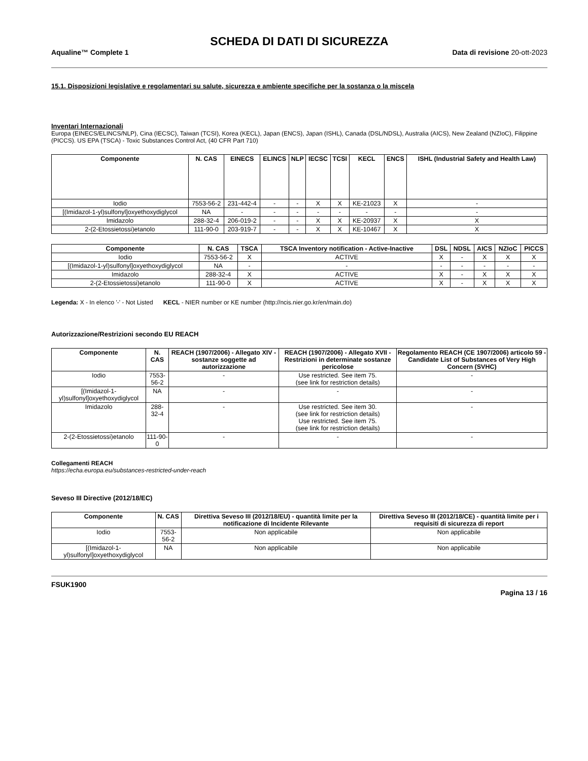SCHEDA DI DATI DI SICUREZZA
Aqualine™ Complete 1 Data di revisione 20-ott-2023
15.1. Disposizioni legislative e regolamentari su salute, sicurezza e ambiente specifiche per la sostanza o la miscela
Inventari Internazionali
Europa (EINECS/ELINCS/NLP), Cina (IECSC), Taiwan (TCSI), Korea (KECL), Japan (ENCS), Japan (ISHL), Canada (DSL/NDSL), Australia (AICS), New Zealand (NZIoC), Filippine (PICCS). US EPA (TSCA) - Toxic Substances Control Act, (40 CFR Part 710)
| Componente | N. CAS | EINECS | ELINCS | NLP | IECSC | TCSI | KECL | ENCS | ISHL (Industrial Safety and Health Law) |
| --- | --- | --- | --- | --- | --- | --- | --- | --- | --- |
| Iodio | 7553-56-2 | 231-442-4 | - | - | X | X | KE-21023 | X | - |
| [(Imidazol-1-yl)sulfonyl]oxyethoxydiglycol | NA | - | - | - | - | - | - | - | - |
| Imidazolo | 288-32-4 | 206-019-2 | - | - | X | X | KE-20937 | X | X |
| 2-(2-Etossietossi)etanolo | 111-90-0 | 203-919-7 | - | - | X | X | KE-10467 | X | X |
| Componente | N. CAS | TSCA | TSCA Inventory notification - Active-Inactive | DSL | NDSL | AICS | NZIoC | PICCS |
| --- | --- | --- | --- | --- | --- | --- | --- | --- |
| Iodio | 7553-56-2 | X | ACTIVE | X | - | X | X | X |
| [(Imidazol-1-yl)sulfonyl]oxyethoxydiglycol | NA | - | - | - | - | - | - | - |
| Imidazolo | 288-32-4 | X | ACTIVE | X | - | X | X | X |
| 2-(2-Etossietossi)etanolo | 111-90-0 | X | ACTIVE | X | - | X | X | X |
Legenda: X - In elenco '-' - Not Listed KECL - NIER number or KE number (http://ncis.nier.go.kr/en/main.do)
Autorizzazione/Restrizioni secondo EU REACH
| Componente | N. CAS | REACH (1907/2006) - Allegato XIV - sostanze soggette ad autorizzazione | REACH (1907/2006) - Allegato XVII - Restrizioni in determinate sostanze pericolose | Regolamento REACH (CE 1907/2006) articolo 59 - Candidate List of Substances of Very High Concern (SVHC) |
| --- | --- | --- | --- | --- |
| Iodio | 7553-56-2 | - | Use restricted. See item 75. (see link for restriction details) | - |
| [(Imidazol-1-yl)sulfonyl]oxyethoxydiglycol | NA | - | - | - |
| Imidazolo | 288-32-4 | - | Use restricted. See item 30. (see link for restriction details) Use restricted. See item 75. (see link for restriction details) | - |
| 2-(2-Etossietossi)etanolo | 111-90-0 | - | - | - |
Collegamenti REACH
https://echa.europa.eu/substances-restricted-under-reach
Seveso III Directive (2012/18/EC)
| Componente | N. CAS | Direttiva Seveso III (2012/18/EU) - quantità limite per la notificazione di Incidente Rilevante | Direttiva Seveso III (2012/18/CE) - quantità limite per i requisiti di sicurezza di report |
| --- | --- | --- | --- |
| Iodio | 7553-56-2 | Non applicabile | Non applicabile |
| [(Imidazol-1-yl)sulfonyl]oxyethoxydiglycol | NA | Non applicabile | Non applicabile |
FSUK1900
Pagina 13 / 16